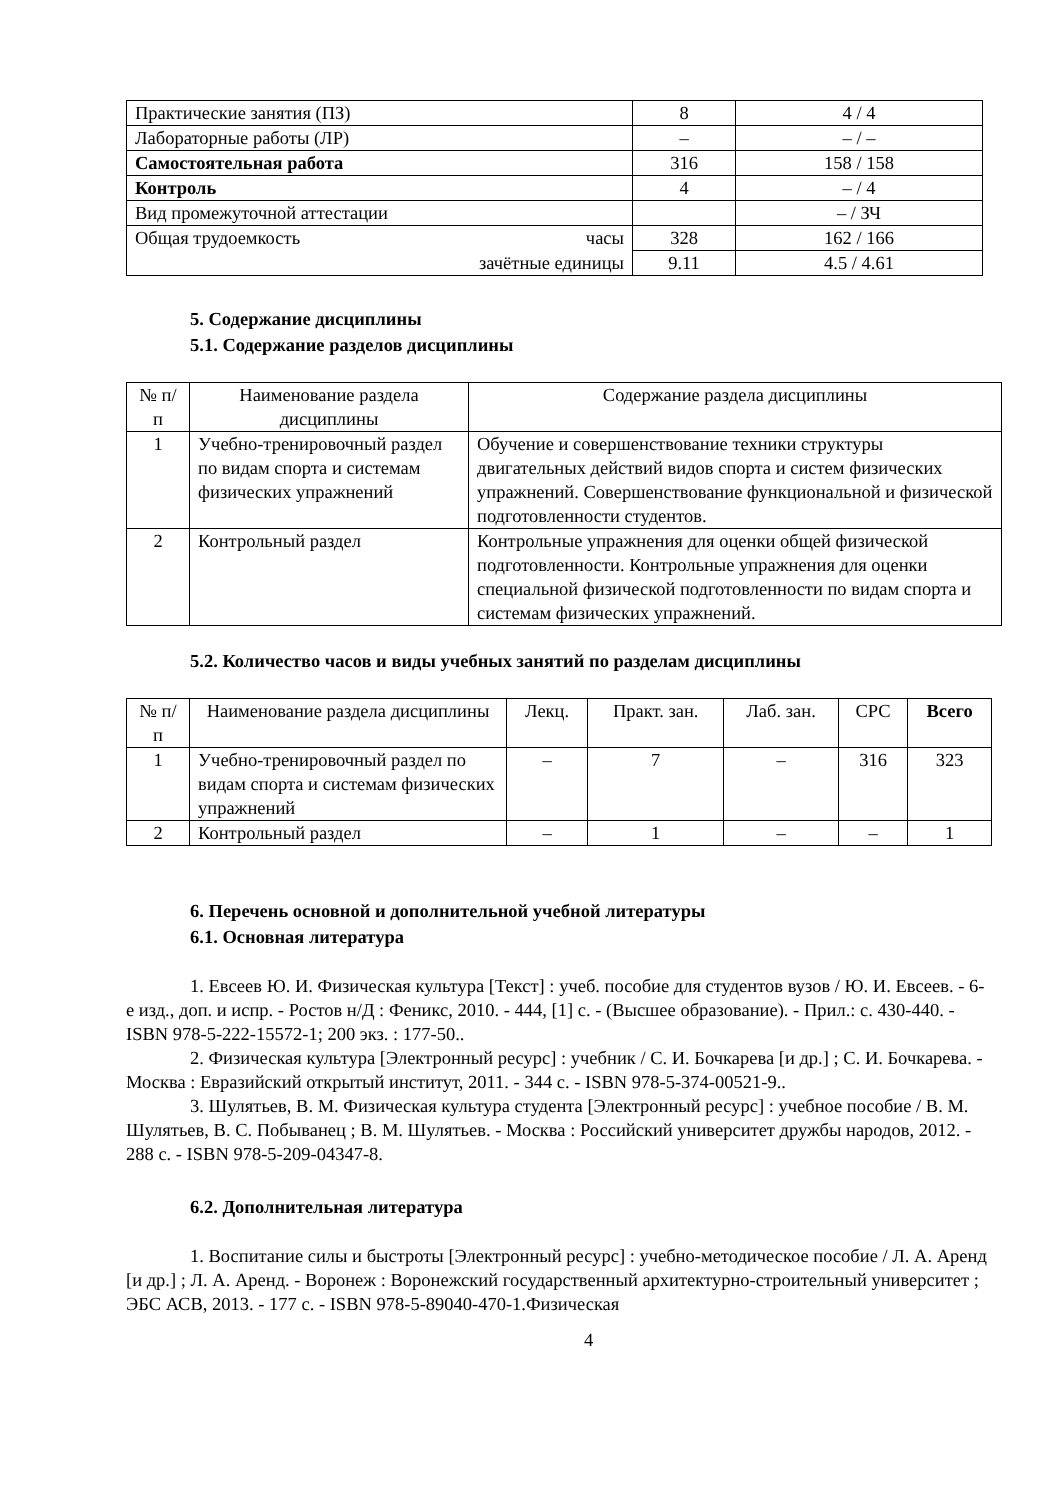| Практические занятия (ПЗ) | 8 | 4 / 4 |
| Лабораторные работы (ЛР) | – | – / – |
| Самостоятельная работа | 316 | 158 / 158 |
| Контроль | 4 | – / 4 |
| Вид промежуточной аттестации | | – / ЗЧ |
| Общая трудоемкость часы | 328 | 162 / 166 |
| зачётные единицы | 9.11 | 4.5 / 4.61 |
5. Содержание дисциплины
5.1. Содержание разделов дисциплины
| № п/п | Наименование раздела дисциплины | Содержание раздела дисциплины |
| --- | --- | --- |
| 1 | Учебно-тренировочный раздел по видам спорта и системам физических упражнений | Обучение и совершенствование техники структуры двигательных действий видов спорта и систем физических упражнений. Совершенствование функциональной и физической подготовленности студентов. |
| 2 | Контрольный раздел | Контрольные упражнения для оценки общей физической подготовленности. Контрольные упражнения для оценки специальной физической подготовленности по видам спорта и системам физических упражнений. |
5.2. Количество часов и виды учебных занятий по разделам дисциплины
| № п/п | Наименование раздела дисциплины | Лекц. | Практ. зан. | Лаб. зан. | СРС | Всего |
| --- | --- | --- | --- | --- | --- | --- |
| 1 | Учебно-тренировочный раздел по видам спорта и системам физических упражнений | – | 7 | – | 316 | 323 |
| 2 | Контрольный раздел | – | 1 | – | – | 1 |
6. Перечень основной и дополнительной учебной литературы
6.1. Основная литература
1. Евсеев Ю. И. Физическая культура [Текст] : учеб. пособие для студентов вузов / Ю. И. Евсеев. - 6-е изд., доп. и испр. - Ростов н/Д : Феникс, 2010. - 444, [1] с. - (Высшее образование). - Прил.: с. 430-440. - ISBN 978-5-222-15572-1; 200 экз. : 177-50..
2. Физическая культура [Электронный ресурс] : учебник / С. И. Бочкарева [и др.] ; С. И. Бочкарева. - Москва : Евразийский открытый институт, 2011. - 344 с. - ISBN 978-5-374-00521-9..
3. Шулятьев, В. М. Физическая культура студента [Электронный ресурс] : учебное пособие / В. М. Шулятьев, В. С. Побыванец ; В. М. Шулятьев. - Москва : Российский университет дружбы народов, 2012. - 288 с. - ISBN 978-5-209-04347-8.
6.2. Дополнительная литература
1. Воспитание силы и быстроты [Электронный ресурс] : учебно-методическое пособие / Л. А. Аренд [и др.] ; Л. А. Аренд. - Воронеж : Воронежский государственный архитектурно-строительный университет ; ЭБС АСВ, 2013. - 177 с. - ISBN 978-5-89040-470-1.Физическая
4